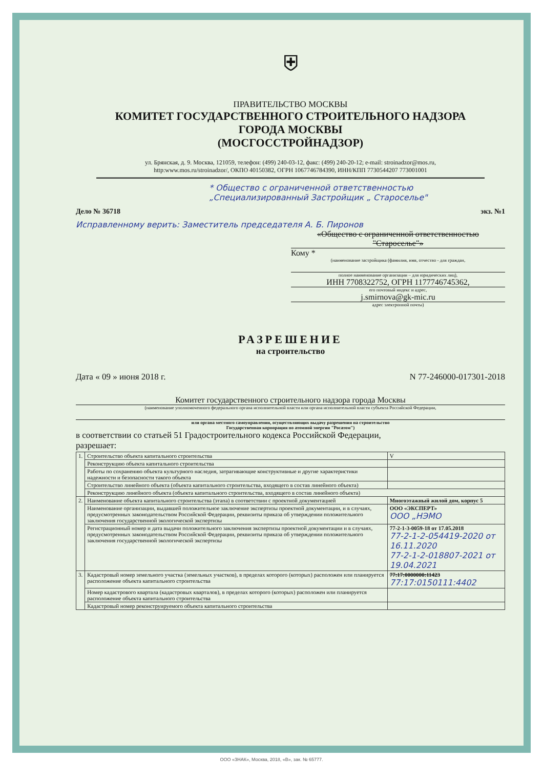⛨
ПРАВИТЕЛЬСТВО МОСКВЫ
КОМИТЕТ ГОСУДАРСТВЕННОГО СТРОИТЕЛЬНОГО НАДЗОРА
ГОРОДА МОСКВЫ
(МОСГОССТРОЙНАДЗОР)
ул. Брянская, д. 9. Москва, 121059, телефон: (499) 240-03-12, факс: (499) 240-20-12; e-mail: stroinadzor@mos.ru,
http:www.mos.ru/stroinadzor/, ОКПО 40150382, ОГРН 1067746784390, ИНН/КПП 7730544207 773001001
* Общество с ограниченной ответственностью
„Специализированный Застройщик „ Староселье"
Дело № 36718 экз. №1
Исправленному верить: Заместитель председателя А. Б. Пиронов
«Общество с ограниченной ответственностью "Староселье"»
Кому *
(наименование застройщика (фамилия, имя, отчество - для граждан,
полное наименование организации – для юридических лиц),
ИНН 7708322752, ОГРН 1177746745362,
его почтовый индекс и адрес,
j.smirnova@gk-mic.ru
адрес электронной почты)
РАЗРЕШЕНИЕ
на строительство
Дата « 09 » июня 2018 г. N 77-246000-017301-2018
Комитет государственного строительного надзора города Москвы
(наименование уполномоченного федерального органа исполнительной власти или органа исполнительной власти субъекта Российской Федерации,
или органа местного самоуправления, осуществляющих выдачу разрешения на строительство
Государственная корпорация по атомной энергии "Росатом")
в соответствии со статьей 51 Градостроительного кодекса Российской Федерации,
разрешает:
| 1. | Строительство объекта капитального строительства | | V |
| | Реконструкцию объекта капитального строительства | | |
| | Работы по сохранению объекта культурного наследия, затрагивающие конструктивные и другие характеристики надежности и безопасности такого объекта | | |
| | Строительство линейного объекта (объекта капитального строительства, входящего в состав линейного объекта) | | |
| | Реконструкцию линейного объекта (объекта капитального строительства, входящего в состав линейного объекта) | | |
| 2. | Наименование объекта капитального строительства (этапа) в соответствии с проектной документацией | Многоэтажный жилой дом, корпус 5 | |
| | Наименование организации, выдавшей положительное заключение экспертизы проектной документации, и в случаях, предусмотренных законодательством Российской Федерации, реквизиты приказа об утверждении положительного заключения государственной экологической экспертизы | ООО «ЭКСПЕРТ» ООО „НЭМО | |
| | Регистрационный номер и дата выдачи положительного заключения экспертизы проектной документации и в случаях, предусмотренных законодательством Российской Федерации, реквизиты приказа об утверждении положительного заключения государственной экологической экспертизы | 77-2-1-3-0059-18 от 17.05.2018 77-2-1-2-054419-2020 от 16.11.2020 77-2-1-2-018807-2021 от 19.04.2021 | |
| 3. | Кадастровый номер земельного участка (земельных участков), в пределах которого (которых) расположен или планируется расположение объекта капитального строительства | 77:17:0000000:11423 77:17:0150111:4402 | |
| | Номер кадастрового квартала (кадастровых кварталов), в пределах которого (которых) расположен или планируется расположение объекта капитального строительства | | |
| | Кадастровый номер реконструируемого объекта капитального строительства | | |
ООО «ЗНАК», Москва, 2018, «В», зак. № 65777.